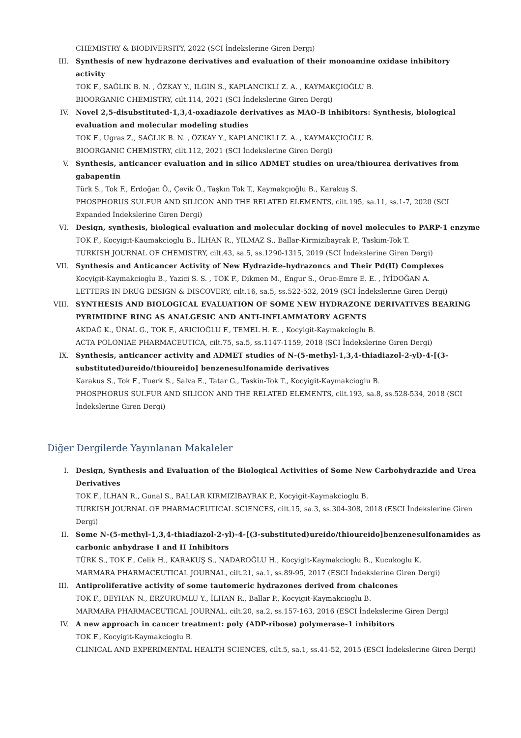CHEMISTRY & BIODIVERSITY, 2022 (SCI İndekslerine Giren Dergi)
III. Synthesis of new hydrazone derivatives and evaluation of their monoamine oxidase inhibitory activity
TOK F., SAĞLIK B. N. , ÖZKAY Y., ILGIN S., KAPLANCIKLI Z. A. , KAYMAKÇIOĞLU B.
BIOORGANIC CHEMISTRY, cilt.114, 2021 (SCI İndekslerine Giren Dergi)
IV. Novel 2,5-disubstituted-1,3,4-oxadiazole derivatives as MAO-B inhibitors: Synthesis, biological evaluation and molecular modeling studies
TOK F., Ugras Z., SAĞLIK B. N. , ÖZKAY Y., KAPLANCIKLI Z. A. , KAYMAKÇIOĞLU B.
BIOORGANIC CHEMISTRY, cilt.112, 2021 (SCI İndekslerine Giren Dergi)
V. Synthesis, anticancer evaluation and in silico ADMET studies on urea/thiourea derivatives from gabapentin
Türk S., Tok F., Erdoğan Ö., Çevik Ö., Taşkın Tok T., Kaymakçıoğlu B., Karakuş S.
PHOSPHORUS SULFUR AND SILICON AND THE RELATED ELEMENTS, cilt.195, sa.11, ss.1-7, 2020 (SCI Expanded İndekslerine Giren Dergi)
VI. Design, synthesis, biological evaluation and molecular docking of novel molecules to PARP-1 enzyme
TOK F., Kocyigit-Kaumakcioglu B., İLHAN R., YILMAZ S., Ballar-Kirmizibayrak P., Taskim-Tok T.
TURKISH JOURNAL OF CHEMISTRY, cilt.43, sa.5, ss.1290-1315, 2019 (SCI İndekslerine Giren Dergi)
VII. Synthesis and Anticancer Activity of New Hydrazide-hydrazoncs and Their Pd(II) Complexes
Kocyigit-Kaymakcioglu B., Yazici S. S. , TOK F., Dikmen M., Engur S., Oruc-Emre E. E. , İYİDOĞAN A.
LETTERS IN DRUG DESIGN & DISCOVERY, cilt.16, sa.5, ss.522-532, 2019 (SCI İndekslerine Giren Dergi)
VIII. SYNTHESIS AND BIOLOGICAL EVALUATION OF SOME NEW HYDRAZONE DERIVATIVES BEARING PYRIMIDINE RING AS ANALGESIC AND ANTI-INFLAMMATORY AGENTS
AKDAĞ K., ÜNAL G., TOK F., ARICIOĞLU F., TEMEL H. E. , Kocyigit-Kaymakcioglu B.
ACTA POLONIAE PHARMACEUTICA, cilt.75, sa.5, ss.1147-1159, 2018 (SCI İndekslerine Giren Dergi)
IX. Synthesis, anticancer activity and ADMET studies of N-(5-methyl-1,3,4-thiadiazol-2-yl)-4-[(3-substituted)ureido/thioureido] benzenesulfonamide derivatives
Karakus S., Tok F., Tuerk S., Salva E., Tatar G., Taskin-Tok T., Kocyigit-Kaymakcioglu B.
PHOSPHORUS SULFUR AND SILICON AND THE RELATED ELEMENTS, cilt.193, sa.8, ss.528-534, 2018 (SCI İndekslerine Giren Dergi)
Diğer Dergilerde Yayınlanan Makaleler
I. Design, Synthesis and Evaluation of the Biological Activities of Some New Carbohydrazide and Urea Derivatives
TOK F., İLHAN R., Gunal S., BALLAR KIRMIZIBAYRAK P., Kocyigit-Kaymakcioglu B.
TURKISH JOURNAL OF PHARMACEUTICAL SCIENCES, cilt.15, sa.3, ss.304-308, 2018 (ESCI İndekslerine Giren Dergi)
II. Some N-(5-methyl-1,3,4-thiadiazol-2-yl)-4-[(3-substituted)ureido/thioureido]benzenesulfonamides as carbonic anhydrase I and II Inhibitors
TÜRK S., TOK F., Celik H., KARAKUŞ S., NADAROĞLU H., Kocyigit-Kaymakcioglu B., Kucukoglu K.
MARMARA PHARMACEUTICAL JOURNAL, cilt.21, sa.1, ss.89-95, 2017 (ESCI İndekslerine Giren Dergi)
III. Antiproliferative activity of some tautomeric hydrazones derived from chalcones
TOK F., BEYHAN N., ERZURUMLU Y., İLHAN R., Ballar P., Kocyigit-Kaymakcioglu B.
MARMARA PHARMACEUTICAL JOURNAL, cilt.20, sa.2, ss.157-163, 2016 (ESCI İndekslerine Giren Dergi)
IV. A new approach in cancer treatment: poly (ADP-ribose) polymerase-1 inhibitors
TOK F., Kocyigit-Kaymakcioglu B.
CLINICAL AND EXPERIMENTAL HEALTH SCIENCES, cilt.5, sa.1, ss.41-52, 2015 (ESCI İndekslerine Giren Dergi)